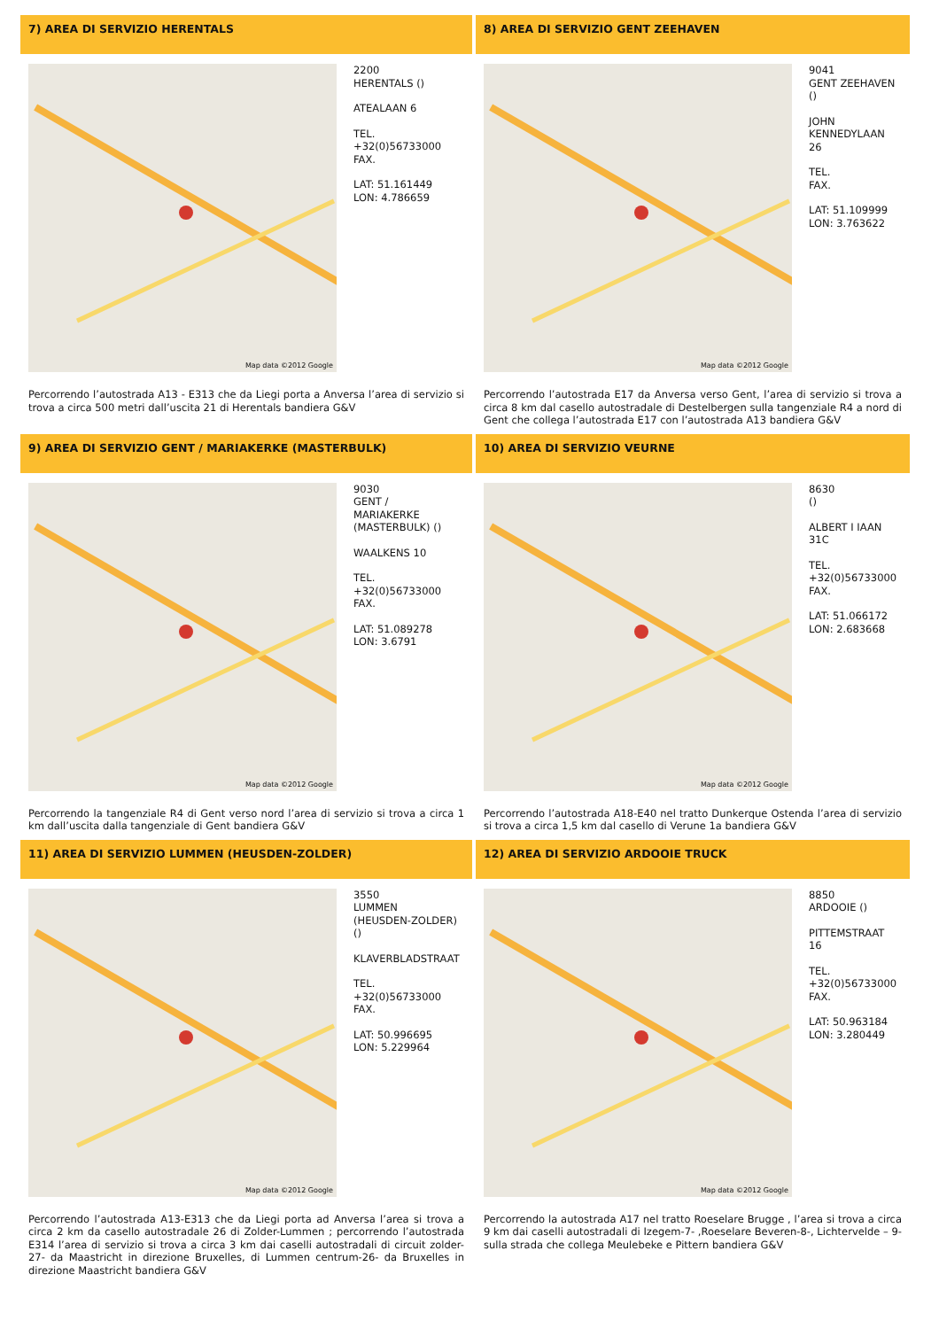7) AREA DI SERVIZIO HERENTALS
Map data ©2012 Google
2200
HERENTALS ()
ATEALAAN 6
TEL.
+32(0)56733000
FAX.
LAT: 51.161449
LON: 4.786659
Percorrendo l’autostrada A13 - E313 che da Liegi porta a Anversa l’area di servizio si trova a circa 500 metri dall’uscita 21 di Herentals bandiera G&V
8) AREA DI SERVIZIO GENT ZEEHAVEN
Map data ©2012 Google
9041
GENT ZEEHAVEN
()
JOHN
KENNEDYLAAN
26
TEL.
FAX.
LAT: 51.109999
LON: 3.763622
Percorrendo l’autostrada E17 da Anversa verso Gent, l’area di servizio si trova a circa 8 km dal casello autostradale di Destelbergen sulla tangenziale R4 a nord di Gent che collega l’autostrada E17 con l’autostrada A13 bandiera G&V
9) AREA DI SERVIZIO GENT / MARIAKERKE (MASTERBULK)
Map data ©2012 Google
9030
GENT /
MARIAKERKE
(MASTERBULK) ()
WAALKENS 10
TEL.
+32(0)56733000
FAX.
LAT: 51.089278
LON: 3.6791
Percorrendo la tangenziale R4 di Gent verso nord l’area di servizio si trova a circa 1 km dall’uscita dalla tangenziale di Gent bandiera G&V
10) AREA DI SERVIZIO VEURNE
Map data ©2012 Google
8630
()
ALBERT I IAAN
31C
TEL.
+32(0)56733000
FAX.
LAT: 51.066172
LON: 2.683668
Percorrendo l’autostrada A18-E40 nel tratto Dunkerque Ostenda l’area di servizio si trova a circa 1,5 km dal casello di Verune 1a bandiera G&V
11) AREA DI SERVIZIO LUMMEN (HEUSDEN-ZOLDER)
Map data ©2012 Google
3550
LUMMEN
(HEUSDEN-ZOLDER)
()
KLAVERBLADSTRAAT
TEL.
+32(0)56733000
FAX.
LAT: 50.996695
LON: 5.229964
Percorrendo l’autostrada A13-E313 che da Liegi porta ad Anversa l’area si trova a circa 2 km da casello autostradale 26 di Zolder-Lummen ; percorrendo l’autostrada E314 l’area di servizio si trova a circa 3 km dai caselli autostradali di circuit zolder-27- da Maastricht in direzione Bruxelles, di Lummen centrum-26- da Bruxelles in direzione Maastricht bandiera G&V
12) AREA DI SERVIZIO ARDOOIE TRUCK
Map data ©2012 Google
8850
ARDOOIE ()
PITTEMSTRAAT
16
TEL.
+32(0)56733000
FAX.
LAT: 50.963184
LON: 3.280449
Percorrendo la autostrada A17 nel tratto Roeselare Brugge , l’area si trova a circa 9 km dai caselli autostradali di Izegem-7- ,Roeselare Beveren-8-, Lichtervelde – 9- sulla strada che collega Meulebeke e Pittern bandiera G&V